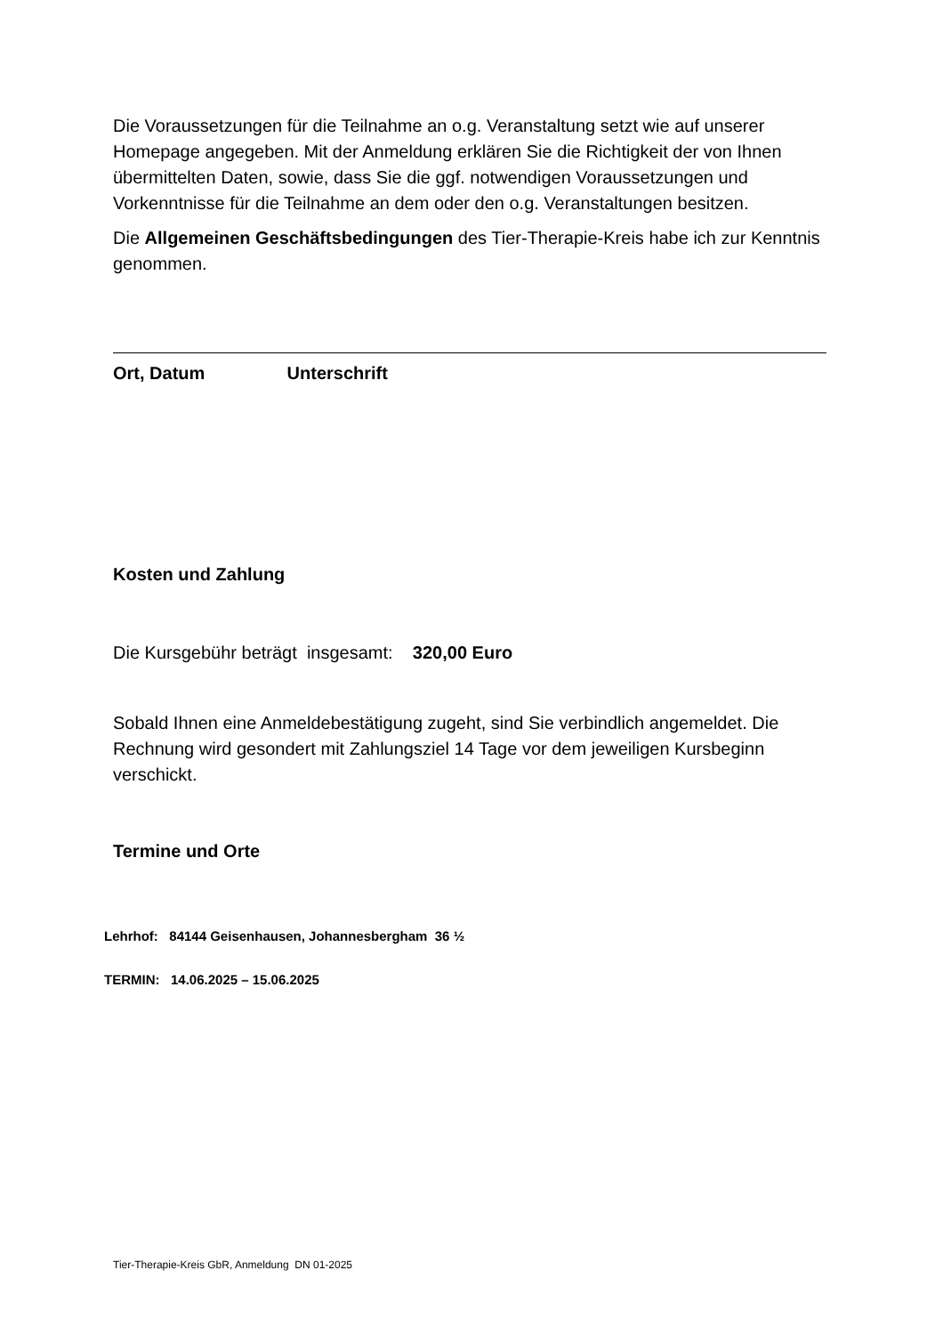Die Voraussetzungen für die Teilnahme an o.g. Veranstaltung setzt wie auf unserer Homepage angegeben. Mit der Anmeldung erklären Sie die Richtigkeit der von Ihnen übermittelten Daten, sowie, dass Sie die ggf. notwendigen Voraussetzungen und Vorkenntnisse für die Teilnahme an dem oder den o.g. Veranstaltungen besitzen.
Die Allgemeinen Geschäftsbedingungen des Tier-Therapie-Kreis habe ich zur Kenntnis genommen.
Ort, Datum Unterschrift
Kosten und Zahlung
Die Kursgebühr beträgt insgesamt: 320,00 Euro
Sobald Ihnen eine Anmeldebestätigung zugeht, sind Sie verbindlich angemeldet. Die Rechnung wird gesondert mit Zahlungsziel 14 Tage vor dem jeweiligen Kursbeginn verschickt.
Termine und Orte
Lehrhof: 84144 Geisenhausen, Johannesbergham 36 ½
TERMIN: 14.06.2025 – 15.06.2025
Tier-Therapie-Kreis GbR, Anmeldung DN 01-2025